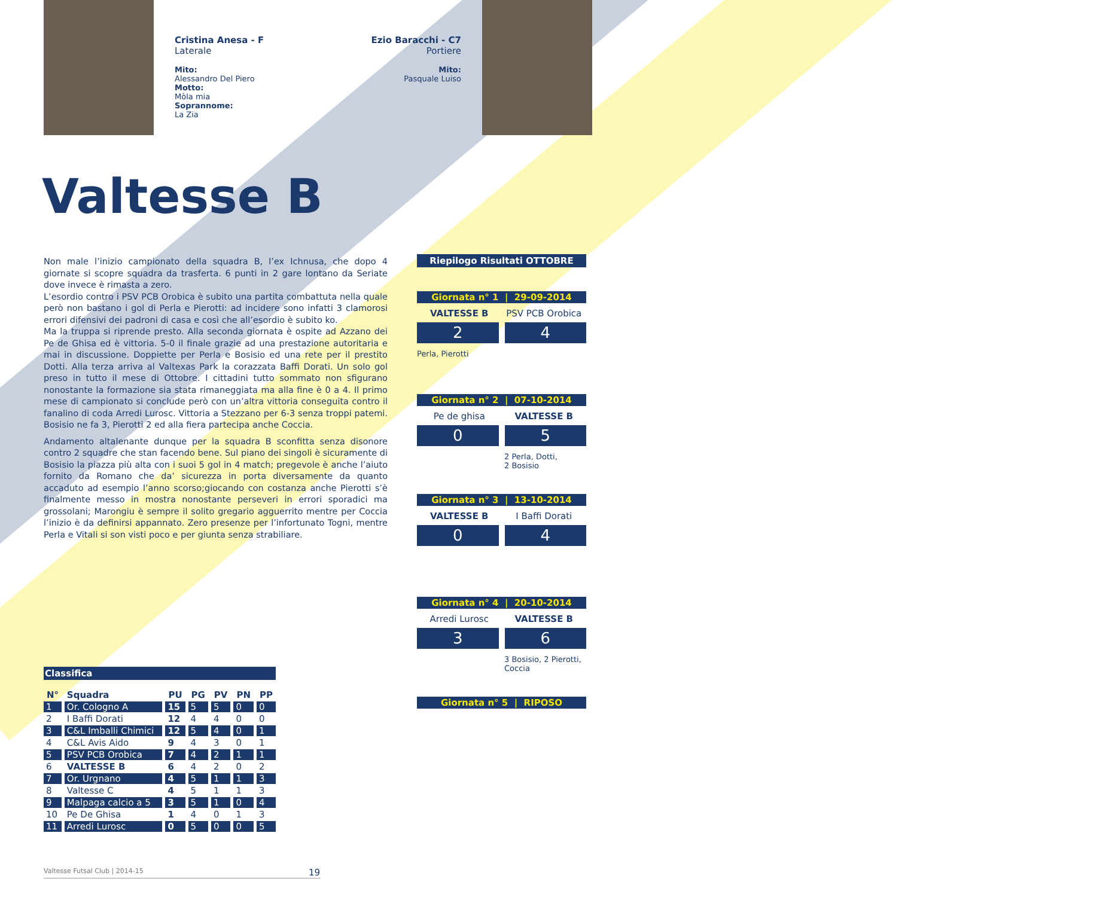Cristina Anesa - F
Laterale
Mito:
Alessandro Del Piero
Motto:
Mòla mia
Soprannome:
La Zia
Ezio Baracchi - C7
Portiere
Mito:
Pasquale Luiso
Valtesse B
Non male l’inizio campionato della squadra B, l’ex Ichnusa, che dopo 4 giornate si scopre squadra da trasferta. 6 punti in 2 gare lontano da Seriate dove invece è rimasta a zero.
L’esordio contro i PSV PCB Orobica è subito una partita combattuta nella quale però non bastano i gol di Perla e Pierotti: ad incidere sono infatti 3 clamorosi errori difensivi dei padroni di casa e così che all’esordio è subito ko.
Ma la truppa si riprende presto. Alla seconda giornata è ospite ad Azzano dei Pe de Ghisa ed è vittoria. 5-0 il finale grazie ad una prestazione autoritaria e mai in discussione. Doppiette per Perla e Bosisio ed una rete per il prestito Dotti. Alla terza arriva al Valtexas Park la corazzata Baffi Dorati. Un solo gol preso in tutto il mese di Ottobre. I cittadini tutto sommato non sfigurano nonostante la formazione sia stata rimaneggiata ma alla fine è 0 a 4. Il primo mese di campionato si conclude però con un’altra vittoria conseguita contro il fanalino di coda Arredi Lurosc. Vittoria a Stezzano per 6-3 senza troppi patemi. Bosisio ne fa 3, Pierotti 2 ed alla fiera partecipa anche Coccia.
Andamento altalenante dunque per la squadra B sconfitta senza disonore contro 2 squadre che stan facendo bene. Sul piano dei singoli è sicuramente di Bosisio la piazza più alta con i suoi 5 gol in 4 match; pregevole è anche l’aiuto fornito da Romano che da’ sicurezza in porta diversamente da quanto accaduto ad esempio l’anno scorso;giocando con costanza anche Pierotti s’è finalmente messo in mostra nonostante perseveri in errori sporadici ma grossolani; Marongiu è sempre il solito gregario agguerrito mentre per Coccia l’inizio è da definirsi appannato. Zero presenze per l’infortunato Togni, mentre Perla e Vitali si son visti poco e per giunta senza strabiliare.
Riepilogo Risultati OTTOBRE
Giornata n° 1 | 29-09-2014
VALTESSE B PSV PCB Orobica
2 4
Perla, Pierotti
Giornata n° 2 | 07-10-2014
Pe de ghisa VALTESSE B
0 5
2 Perla, Dotti,
2 Bosisio
Giornata n° 3 | 13-10-2014
VALTESSE B I Baffi Dorati
0 4
Giornata n° 4 | 20-10-2014
Arredi Lurosc VALTESSE B
3 6
3 Bosisio, 2 Pierotti,
Coccia
Giornata n° 5 | RIPOSO
Classifica
| N° | Squadra | PU | PG | PV | PN | PP |
| --- | --- | --- | --- | --- | --- | --- |
| 1 | Or. Cologno A | 15 | 5 | 5 | 0 | 0 |
| 2 | I Baffi Dorati | 12 | 4 | 4 | 0 | 0 |
| 3 | C&L Imballi Chimici | 12 | 5 | 4 | 0 | 1 |
| 4 | C&L Avis Aido | 9 | 4 | 3 | 0 | 1 |
| 5 | PSV PCB Orobica | 7 | 4 | 2 | 1 | 1 |
| 6 | VALTESSE B | 6 | 4 | 2 | 0 | 2 |
| 7 | Or. Urgnano | 4 | 5 | 1 | 1 | 3 |
| 8 | Valtesse C | 4 | 5 | 1 | 1 | 3 |
| 9 | Malpaga calcio a 5 | 3 | 5 | 1 | 0 | 4 |
| 10 | Pe De Ghisa | 1 | 4 | 0 | 1 | 3 |
| 11 | Arredi Lurosc | 0 | 5 | 0 | 0 | 5 |
Valtesse Futsal Club | 2014-15 19